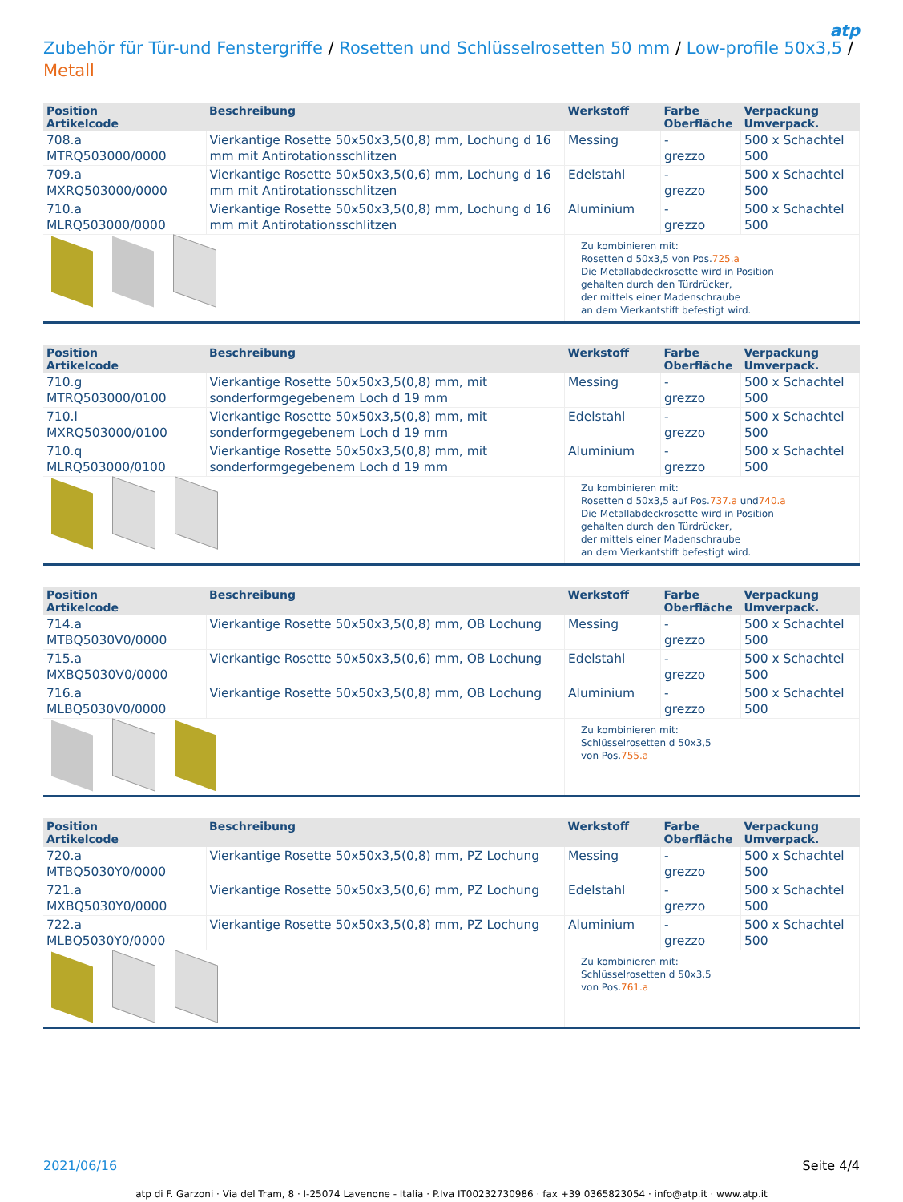atp
Zubehör für Tür-und Fenstergriffe / Rosetten und Schlüsselrosetten 50 mm / Low-profile 50x3,5 /
Metall
| Position Artikelcode | Beschreibung | Werkstoff | Farbe Oberfläche | Verpackung Umverpack. |
| --- | --- | --- | --- | --- |
| 708.a MTRQ503000/0000 | Vierkantige Rosette 50x50x3,5(0,8) mm, Lochung d 16 mm mit Antirotationsschlitzen | Messing | - grezzo | 500 x Schachtel 500 |
| 709.a MXRQ503000/0000 | Vierkantige Rosette 50x50x3,5(0,6) mm, Lochung d 16 mm mit Antirotationsschlitzen | Edelstahl | - grezzo | 500 x Schachtel 500 |
| 710.a MLRQ503000/0000 | Vierkantige Rosette 50x50x3,5(0,8) mm, Lochung d 16 mm mit Antirotationsschlitzen | Aluminium | - grezzo | 500 x Schachtel 500 |
| | | Zu kombinieren mit: Rosetten d 50x3,5 von Pos. 725.a Die Metallabdeckrosette wird in Position gehalten durch den Türdrücker, der mittels einer Madenschraube an dem Vierkantstift befestigt wird. | | |
| Position Artikelcode | Beschreibung | Werkstoff | Farbe Oberfläche | Verpackung Umverpack. |
| --- | --- | --- | --- | --- |
| 710.g MTRQ503000/0100 | Vierkantige Rosette 50x50x3,5(0,8) mm, mit sonderformgegebenem Loch d 19 mm | Messing | - grezzo | 500 x Schachtel 500 |
| 710.l MXRQ503000/0100 | Vierkantige Rosette 50x50x3,5(0,8) mm, mit sonderformgegebenem Loch d 19 mm | Edelstahl | - grezzo | 500 x Schachtel 500 |
| 710.q MLRQ503000/0100 | Vierkantige Rosette 50x50x3,5(0,8) mm, mit sonderformgegebenem Loch d 19 mm | Aluminium | - grezzo | 500 x Schachtel 500 |
| | | Zu kombinieren mit: Rosetten d 50x3,5 auf Pos. 737.a und 740.a Die Metallabdeckrosette wird in Position gehalten durch den Türdrücker, der mittels einer Madenschraube an dem Vierkantstift befestigt wird. | | |
| Position Artikelcode | Beschreibung | Werkstoff | Farbe Oberfläche | Verpackung Umverpack. |
| --- | --- | --- | --- | --- |
| 714.a MTBQ5030V0/0000 | Vierkantige Rosette 50x50x3,5(0,8) mm, OB Lochung | Messing | - grezzo | 500 x Schachtel 500 |
| 715.a MXBQ5030V0/0000 | Vierkantige Rosette 50x50x3,5(0,6) mm, OB Lochung | Edelstahl | - grezzo | 500 x Schachtel 500 |
| 716.a MLBQ5030V0/0000 | Vierkantige Rosette 50x50x3,5(0,8) mm, OB Lochung | Aluminium | - grezzo | 500 x Schachtel 500 |
| | | Zu kombinieren mit: Schlüsselrosetten d 50x3,5 von Pos. 755.a | | |
| Position Artikelcode | Beschreibung | Werkstoff | Farbe Oberfläche | Verpackung Umverpack. |
| --- | --- | --- | --- | --- |
| 720.a MTBQ5030Y0/0000 | Vierkantige Rosette 50x50x3,5(0,8) mm, PZ Lochung | Messing | - grezzo | 500 x Schachtel 500 |
| 721.a MXBQ5030Y0/0000 | Vierkantige Rosette 50x50x3,5(0,6) mm, PZ Lochung | Edelstahl | - grezzo | 500 x Schachtel 500 |
| 722.a MLBQ5030Y0/0000 | Vierkantige Rosette 50x50x3,5(0,8) mm, PZ Lochung | Aluminium | - grezzo | 500 x Schachtel 500 |
| | | Zu kombinieren mit: Schlüsselrosetten d 50x3,5 von Pos. 761.a | | |
2021/06/16 Seite 4/4
atp di F. Garzoni · Via del Tram, 8 · I-25074 Lavenone - Italia · P.Iva IT00232730986 · fax +39 0365823054 · info@atp.it · www.atp.it